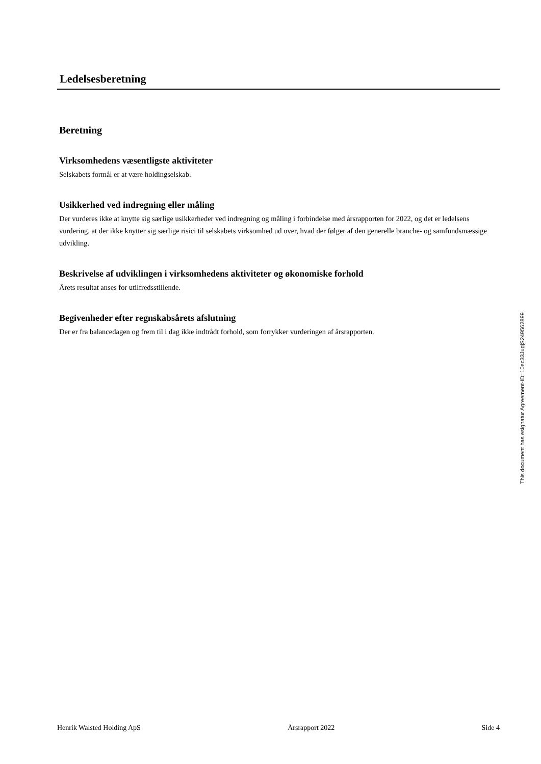Ledelsesberetning
Beretning
Virksomhedens væsentligste aktiviteter
Selskabets formål er at være holdingselskab.
Usikkerhed ved indregning eller måling
Der vurderes ikke at knytte sig særlige usikkerheder ved indregning og måling i forbindelse med årsrapporten for 2022, og det er ledelsens vurdering, at der ikke knytter sig særlige risici til selskabets virksomhed ud over, hvad der følger af den generelle branche- og samfundsmæssige udvikling.
Beskrivelse af udviklingen i virksomhedens aktiviteter og økonomiske forhold
Årets resultat anses for utilfredsstillende.
Begivenheder efter regnskabsårets afslutning
Der er fra balancedagen og frem til i dag ikke indtrådt forhold, som forrykker vurderingen af årsrapporten.
This document has esignatur Agreement-ID: 10ec33JugjS249562899
Henrik Walsted Holding ApS Årsrapport 2022 Side 4